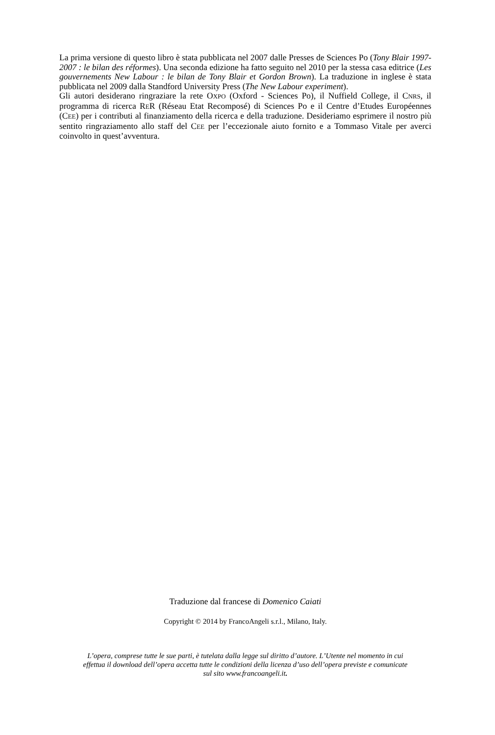La prima versione di questo libro è stata pubblicata nel 2007 dalle Presses de Sciences Po (Tony Blair 1997-2007 : le bilan des réformes). Una seconda edizione ha fatto seguito nel 2010 per la stessa casa editrice (Les gouvernements New Labour : le bilan de Tony Blair et Gordon Brown). La traduzione in inglese è stata pubblicata nel 2009 dalla Standford University Press (The New Labour experiment).
Gli autori desiderano ringraziare la rete OXPO (Oxford - Sciences Po), il Nuffield College, il CNRS, il programma di ricerca RER (Réseau Etat Recomposé) di Sciences Po e il Centre d’Etudes Européennes (CEE) per i contributi al finanziamento della ricerca e della traduzione. Desideriamo esprimere il nostro più sentito ringraziamento allo staff del CEE per l’eccezionale aiuto fornito e a Tommaso Vitale per averci coinvolto in quest’avventura.
Traduzione dal francese di Domenico Caiati
Copyright © 2014 by FrancoAngeli s.r.l., Milano, Italy.
L’opera, comprese tutte le sue parti, è tutelata dalla legge sul diritto d’autore. L’Utente nel momento in cui effettua il download dell’opera accetta tutte le condizioni della licenza d’uso dell’opera previste e comunicate sul sito www.francoangeli.it.